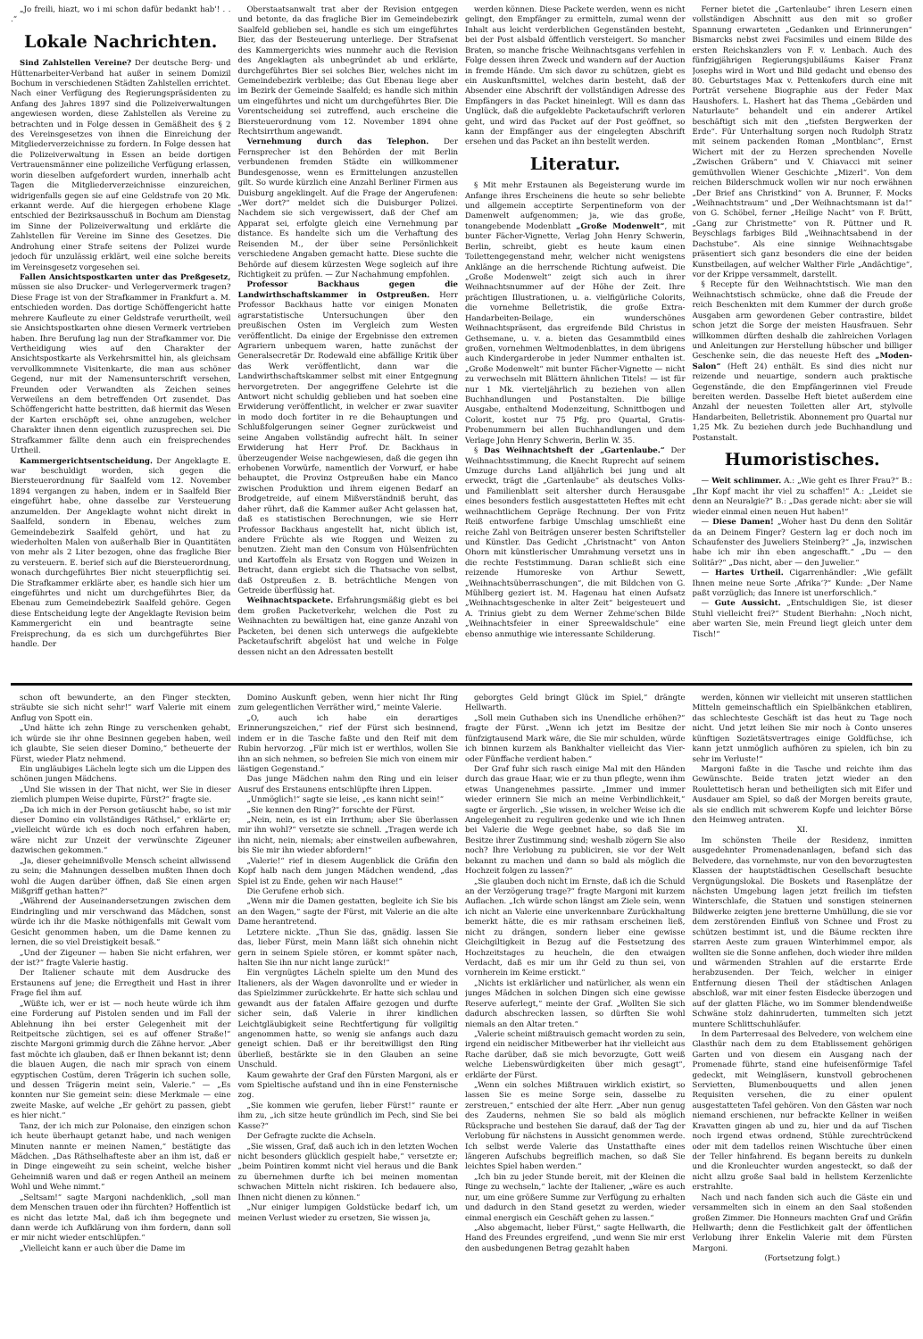„Jo freili, hiazt, wo i mi schon dafür bedankt hab'! . . .“
Lokale Nachrichten.
Sind Zahlstellen Vereine? Der deutsche Berg- und Hüttenarbeiter-Verband hat außer in seinem Domizil Bochum in verschiedenen Städten Zahlstellen errichtet. Nach einer Verfügung des Regierungspräsidenten zu Anfang des Jahres 1897 sind die Polizeiverwaltungen angewiesen worden, diese Zahlstellen als Vereine zu betrachten und in Folge dessen in Gemäßheit des § 2 des Vereinsgesetzes von ihnen die Einreichung der Mitgliederverzeichnisse zu fordern. In Folge dessen hat die Polizeiverwaltung in Essen an beide dortigen Vertrauensmänner eine polizeiliche Verfügung erlassen, worin dieselben aufgefordert wurden, innerhalb acht Tagen die Mitgliederverzeichnisse einzureichen, widrigenfalls gegen sie auf eine Geldstrafe von 20 Mk. erkannt werde. Auf die hiergegen erhobene Klage entschied der Bezirksausschuß in Bochum am Dienstag im Sinne der Polizeiverwaltung und erklärte die Zahlstellen für Vereine im Sinne des Gesetzes. Die Androhung einer Strafe seitens der Polizei wurde jedoch für unzulässig erklärt, weil eine solche bereits im Vereinsgesetz vorgesehen sei.
Fallen Ansichtspostkarten unter das Preßgesetz, müssen sie also Drucker- und Verlegervermerk tragen? Diese Frage ist von der Strafkammer in Frankfurt a. M. entschieden worden. Das dortige Schöffengericht hatte mehrere Kaufleute zu einer Geldstrafe verurtheilt, weil sie Ansichtspostkarten ohne diesen Vermerk vertrieben haben. Ihre Berufung lag nun der Strafkammer vor. Die Vertheidigung wies auf den Charakter der Ansichtspostkarte als Verkehrsmittel hin, als gleichsam vervollkommnete Visitenkarte, die man aus schöner Gegend, nur mit der Namensunterschrift versehen, Freunden oder Verwandten als Zeichen seines Verweilens an dem betreffenden Ort zusendet. Das Schöffengericht hatte bestritten, daß hiermit das Wesen der Karten erschöpft sei, ohne anzugeben, welcher Charakter ihnen denn eigentlich zuzusprechen sei. Die Strafkammer fällte denn auch ein freisprechendes Urtheil.
Kammergerichtsentscheidung. Der Angeklagte E. war beschuldigt worden, sich gegen die Biersteuerordnung für Saalfeld vom 12. November 1894 vergangen zu haben, indem er in Saalfeld Bier eingeführt habe, ohne dasselbe zur Versteuerung anzumelden. Der Angeklagte wohnt nicht direkt in Saalfeld, sondern in Ebenau, welches zum Gemeindebezirk Saalfeld gehört, und hat zu wiederholten Malen von außerhalb Bier in Quantitäten von mehr als 2 Liter bezogen, ohne das fragliche Bier zu versteuern. E. berief sich auf die Biersteuerordnung, wonach durchgeführtes Bier nicht steuerpflichtig sei. Die Strafkammer erklärte aber, es handle sich hier um eingeführtes und nicht um durchgeführtes Bier, da Ebenau zum Gemeindebezirk Saalfeld gehöre. Gegen diese Entscheidung legte der Angeklagte Revision beim Kammergericht ein und beantragte seine Freisprechung, da es sich um durchgeführtes Bier handle. Der
Oberstaatsanwalt trat aber der Revision entgegen und betonte, da das fragliche Bier im Gemeindebezirk Saalfeld geblieben sei, handle es sich um eingeführtes Bier, das der Besteuerung unterliege. Der Strafsenat des Kammergerichts wies nunmehr auch die Revision des Angeklagten als unbegründet ab und erklärte, durchgeführtes Bier sei solches Bier, welches nicht im Gemeindebezirk verbleibe; das Gut Ebenau liege aber im Bezirk der Gemeinde Saalfeld; es handle sich mithin um eingeführtes und nicht um durchgeführtes Bier. Die Vorentscheidung sei zutreffend, auch erscheine die Biersteuerordnung vom 12. November 1894 ohne Rechtsirrthum angewandt.
Vernehmung durch das Telephon. Der Fernsprecher ist den Behörden der mit Berlin verbundenen fremden Städte ein willkommener Bundesgenosse, wenn es Ermittelungen anzustellen gilt. So wurde kürzlich eine Anzahl Berliner Firmen aus Duisburg angeklingelt. Auf die Frage der Angerufenen: „Wer dort?“ meldet sich die Duisburger Polizei. Nachdem sie sich vergewissert, daß der Chef am Apparat sei, erfolgte gleich eine Vernehmung par distance. Es handelte sich um die Verhaftung des Reisenden M., der über seine Persönlichkeit verschiedene Angaben gemacht hatte. Diese suchte die Behörde auf diesem kürzesten Wege sogleich auf ihre Richtigkeit zu prüfen. — Zur Nachahmung empfohlen.
Professor Backhaus gegen die Landwirthschaftskammer in Ostpreußen. Herr Professor Backhaus hatte vor einigen Monaten agrarstatistische Untersuchungen über den preußischen Osten im Vergleich zum Westen veröffentlicht. Da einige der Ergebnisse den extremen Agrariern unbequem waren, hatte zunächst der Generalsecretär Dr. Rodewald eine abfällige Kritik über das Werk veröffentlicht, dann war die Landwirthschaftskammer selbst mit einer Entgegnung hervorgetreten. Der angegriffene Gelehrte ist die Antwort nicht schuldig geblieben und hat soeben eine Erwiderung veröffentlicht, in welcher er zwar suaviter in modo doch fortiter in re die Behauptungen und Schlußfolgerungen seiner Gegner zurückweist und seine Angaben vollständig aufrecht hält. In seiner Erwiderung hat Herr Prof. Dr. Backhaus in überzeugender Weise nachgewiesen, daß die gegen ihn erhobenen Vorwürfe, namentlich der Vorwurf, er habe behauptet, die Provinz Ostpreußen habe ein Manco zwischen Produktion und ihrem eigenen Bedarf an Brodgetreide, auf einem Mißverständniß beruht, das daher rührt, daß die Kammer außer Acht gelassen hat, daß es statistischen Berechnungen, wie sie Herr Professor Backhaus angestellt hat, nicht üblich ist, andere Früchte als wie Roggen und Weizen zu benutzen. Zieht man den Consum von Hülsenfrüchten und Kartoffeln als Ersatz von Roggen und Weizen in Betracht, dann ergiebt sich die Thatsache von selbst, daß Ostpreußen z. B. beträchtliche Mengen von Getreide überflüssig hat.
Weihnachtspackete. Erfahrungsmäßig giebt es bei dem großen Packetverkehr, welchen die Post zu Weihnachten zu bewältigen hat, eine ganze Anzahl von Packeten, bei denen sich unterwegs die aufgeklebte Packetaufschrift abgelöst hat und welche in Folge dessen nicht an den Adressaten bestellt
werden können. Diese Packete werden, wenn es nicht gelingt, den Empfänger zu ermitteln, zumal wenn der Inhalt aus leicht verderblichen Gegenständen besteht, bei der Post alsbald öffentlich versteigert. So mancher Braten, so manche frische Weihnachtsgans verfehlen in Folge dessen ihren Zweck und wandern auf der Auction in fremde Hände. Um sich davor zu schützen, giebt es ein Auskunftsmittel, welches darin besteht, daß der Absender eine Abschrift der vollständigen Adresse des Empfängers in das Packet hineinlegt. Will es dann das Unglück, daß die aufgeklebte Packetaufschrift verloren geht, und wird das Packet auf der Post geöffnet, so kann der Empfänger aus der eingelegten Abschrift ersehen und das Packet an ihn bestellt werden.
Literatur.
§ Mit mehr Erstaunen als Begeisterung wurde im Anfange ihres Erscheinens die heute so sehr beliebte und allgemein acceptirte Serpentineform von der Damenwelt aufgenommen; ja, wie das große, tonangebende Modenblatt „Große Modenwelt“, mit bunter Fächer-Vignette, Verlag John Henry Schwerin, Berlin, schreibt, giebt es heute kaum einen Toilettengegenstand mehr, welcher nicht wenigstens Anklänge an die herrschende Richtung aufweist. Die „Große Modenwelt“ zeigt sich auch in ihrer Weihnachtsnummer auf der Höhe der Zeit. Ihre prächtigen Illustrationen, u. a. vielfigürliche Colorits, die vornehme Belletristik, die große Extra-Handarbeiten-Beilage, ein wunderschönes Weihnachtspräsent, das ergreifende Bild Christus in Gethsemane, u. v. a. bieten das Gesammtbild eines großen, vornehmen Weltmodenblattes, in dem übrigens auch Kindergarderobe in jeder Nummer enthalten ist. „Große Modenwelt“ mit bunter Fächer-Vignette — nicht zu verwechseln mit Blättern ähnlichen Titels! — ist für nur 1 Mk. vierteljährlich zu beziehen von allen Buchhandlungen und Postanstalten. Die billige Ausgabe, enthaltend Modenzeitung, Schnittbogen und Colorit, kostet nur 75 Pfg. pro Quartal, Gratis-Probenummern bei allen Buchhandlungen und dem Verlage John Henry Schwerin, Berlin W. 35.
§ Das Weihnachtsheft der „Gartenlaube.“ Der Weihnachtsstimmung, die Knecht Ruprecht auf seinem Umzuge durchs Land alljährlich bei jung und alt erweckt, trägt die „Gartenlaube“ als deutsches Volks- und Familienblatt seit altersher durch Herausgabe eines besonders festlich ausgestatteten Heftes mit echt weihnachtlichem Gepräge Rechnung. Der von Fritz Reiß entworfene farbige Umschlag umschließt eine reiche Zahl von Beiträgen unserer besten Schriftsteller und Künstler. Das Gedicht „Christnacht“ von Anton Ohorn mit künstlerischer Umrahmung versetzt uns in die rechte Feststimmung. Daran schließt sich eine reizende Humoreske von Arthur Sewett, „Weihnachtsüberraschungen“, die mit Bildchen von G. Mühlberg geziert ist. M. Hagenau hat einen Aufsatz „Weihnachtsgeschenke in alter Zeit“ beigesteuert und A. Trinius giebt zu dem Werner Zehme'schen Bilde „Weihnachtsfeier in einer Spreewaldschule“ eine ebenso anmuthige wie interessante Schilderung.
Ferner bietet die „Gartenlaube“ ihren Lesern einen vollständigen Abschnitt aus den mit so großer Spannung erwarteten „Gedanken und Erinnerungen“ Bismarcks nebst zwei Facsimiles und einem Bilde des ersten Reichskanzlers von F. v. Lenbach. Auch des fünfzigjährigen Regierungsjubiläums Kaiser Franz Josephs wird in Wort und Bild gedacht und ebenso des 80. Geburtstages Max v. Pettenkofers durch eine mit Porträt versehene Biographie aus der Feder Max Haushofers. L. Hashert hat das Thema „Gebärden und Naturlaute“ behandelt und ein anderer Artikel beschäftigt sich mit den „tiefsten Bergwerken der Erde“. Für Unterhaltung sorgen noch Rudolph Stratz mit seinem packenden Roman „Montblanc“, Ernst Wichert mit der zu Herzen sprechenden Novelle „Zwischen Gräbern“ und V. Chiavacci mit seiner gemüthvollen Wiener Geschichte „Mizerl“. Von dem reichen Bilderschmuck wollen wir nur noch erwähnen „Der Brief ans Christkind“ von A. Brunner, F. Mocks „Weihnachtstraum“ und „Der Weihnachtsmann ist da!“ von G. Schöbel, ferner „Heilige Nacht“ von F. Brütt, „Gang zur Christmette“ von R. Püttner und R. Beyschlags farbiges Bild „Weihnachtsabend in der Dachstube“. Als eine sinnige Weihnachtsgabe präsentiert sich ganz besonders die eine der beiden Kunstbeilagen, auf welcher Walther Firle „Andächtige“, vor der Krippe versammelt, darstellt.
§ Recepte für den Weihnachtstisch. Wie man den Weihnachtstisch schmücke, ohne daß die Freude der reich Beschenkten mit dem Kummer der durch große Ausgaben arm gewordenen Geber contrastire, bildet schon jetzt die Sorge der meisten Hausfrauen. Sehr willkommen dürften deshalb die zahlreichen Vorlagen und Anleitungen zur Herstellung hübscher und billiger Geschenke sein, die das neueste Heft des „Moden-Salon“ (Heft 24) enthält. Es sind dies nicht nur reizende und neuartige, sondern auch praktische Gegenstände, die den Empfängerinnen viel Freude bereiten werden. Dasselbe Heft bietet außerdem eine Anzahl der neuesten Toiletten aller Art, stylvolle Handarbeiten, Belletristik. Abonnement pro Quartal nur 1,25 Mk. Zu beziehen durch jede Buchhandlung und Postanstalt.
Humoristisches.
— Weit schlimmer. A.: „Wie geht es Ihrer Frau?“ B.: „Ihr Kopf macht ihr viel zu schaffen!“ A.: „Leidet sie denn an Neuralgie?“ B.: „Das gerade nicht: aber sie will wieder einmal einen neuen Hut haben!“
— Diese Damen! „Woher hast Du denn den Solitär da an Deinem Finger? Gestern lag er doch noch im Schaufenster des Juweliers Steinberg?“ „Ja, inzwischen habe ich mir ihn eben angeschafft.“ „Du — den Solitär?“ „Das nicht, aber — den Juwelier.“
— Hartes Urtheil. Cigarrenhändler: „Wie gefällt Ihnen meine neue Sorte ‚Afrika‘?“ Kunde: „Der Name paßt vorzüglich; das Innere ist unerforschlich.“
— Gute Aussicht. „Entschuldigen Sie, ist dieser Stuhl vielleicht frei?“ Student Bierhahn: „Noch nicht, aber warten Sie, mein Freund liegt gleich unter dem Tisch!“
schon oft bewunderte, an den Finger steckten, sträubte sie sich nicht sehr!“ warf Valerie mit einem Anflug von Spott ein.
„Und hätte ich zehn Ringe zu verschenken gehabt, ich würde sie ihr ohne Besinnen gegeben haben, weil ich glaubte, Sie seien dieser Domino,“ betheuerte der Fürst, wieder Platz nehmend.
Ein ungläubiges Lächeln legte sich um die Lippen des schönen jungen Mädchens.
„Und Sie wissen in der That nicht, wer Sie in dieser ziemlich plumpen Weise dupirte, Fürst?“ fragte sie.
„Da ich mich in der Person getäuscht habe, so ist mir dieser Domino ein vollständiges Räthsel,“ erklärte er; „vielleicht würde ich es doch noch erfahren haben, wäre nicht zur Unzeit der verwünschte Zigeuner dazwischen gekommen.“
„Ja, dieser geheimnißvolle Mensch scheint allwissend zu sein; die Mahnungen desselben mußten Ihnen doch wohl die Augen darüber öffnen, daß Sie einen argen Mißgriff gethan hatten?“
„Während der Auseinandersetzungen zwischen dem Eindringling und mir verschwand das Mädchen, sonst würde ich ihr die Maske nöthigenfalls mit Gewalt vom Gesicht genommen haben, um die Dame kennen zu lernen, die so viel Dreistigkeit besaß.“
„Und der Zigeuner — haben Sie nicht erfahren, wer der ist?“ fragte Valerie hastig.
Der Italiener schaute mit dem Ausdrucke des Erstaunens auf jene; die Erregtheit und Hast in ihrer Frage fiel ihm auf.
„Wüßte ich, wer er ist — noch heute würde ich ihm eine Forderung auf Pistolen senden und im Fall der Ablehnung ihn bei erster Gelegenheit mit der Reitpeitsche züchtigen, sei es auf offener Straße!“ zischte Margoni grimmig durch die Zähne hervor. „Aber fast möchte ich glauben, daß er Ihnen bekannt ist; denn die blauen Augen, die nach mir sprach von einem egyptischen Costüm, deren Trägerin ich suchen solle, und dessen Trägerin meint sein, Valerie.“ — „Es konnten nur Sie gemeint sein: diese Merkmale — eine zweite Maske, auf welche „Er gehört zu passen, giebt es hier nicht.“
Tanz, der ich mich zur Polonaise, den einzigen schon ich heute überhaupt getanzt habe, und nach wenigen Minuten nannte er meinen Namen,“ bestätigte das Mädchen. „Das Räthselhafteste aber an ihm ist, daß er in Dinge eingeweiht zu sein scheint, welche bisher Geheimniß waren und daß er regen Antheil an meinem Wohl und Wehe nimmt.“
„Seltsam!“ sagte Margoni nachdenklich, „soll man dem Menschen trauen oder ihn fürchten? Hoffentlich ist es nicht das letzte Mal, daß ich ihm begegnete und dann werde ich Aufklärung von ihm fordern, dann soll er mir nicht wieder entschlüpfen.“
„Vielleicht kann er auch über die Dame im
Domino Auskunft geben, wenn hier nicht Ihr Ring zum gelegentlichen Verräther wird,“ meinte Valerie.
„O, auch ich habe ein derartiges Erinnerungszeichen,“ rief der Fürst sich besinnend, indem er in die Tasche faßte und den Reif mit dem Rubin hervorzog. „Für mich ist er werthlos, wollen Sie ihn an sich nehmen, so befreien Sie mich von einem mir lästigen Gegenstand.“
Das junge Mädchen nahm den Ring und ein leiser Ausruf des Erstaunens entschlüpfte ihren Lippen.
„Unmöglich!“ sagte sie leise, „es kann nicht sein!“
„Sie kennen den Ring?“ forschte der Fürst.
„Nein, nein, es ist ein Irrthum; aber Sie überlassen mir ihn wohl?“ versetzte sie schnell. „Tragen werde ich ihn nicht, nein, niemals; aber einstweilen aufbewahren, bis Sie mir ihn wieder abfordern!“
„Valerie!“ rief in diesem Augenblick die Gräfin den Kopf halb nach dem jungen Mädchen wendend, „das Spiel ist zu Ende, gehen wir nach Hause!“
Die Gerufene erhob sich.
„Wenn mir die Damen gestatten, begleite ich Sie bis an den Wagen,“ sagte der Fürst, mit Valerie an die alte Dame herantretend.
Letztere nickte. „Thun Sie das, gnädig. lassen Sie das, lieber Fürst, mein Mann läßt sich ohnehin nicht gern in seinem Spiele stören, er kommt später nach, halten Sie ihn nur nicht lange zurück!“
Ein vergnügtes Lächeln spielte um den Mund des Italieners, als der Wagen davonrollte und er wieder in das Spielzimmer zurückkehrte. Er hatte sich schlau und gewandt aus der fatalen Affaire gezogen und durfte sicher sein, daß Valerie in ihrer kindlichen Leichtgläubigkeit seine Rechtfertigung für vollgiltig angenommen hatte, so wenig sie anfangs auch dazu geneigt schien. Daß er ihr bereitwilligst den Ring überließ, bestärkte sie in den Glauben an seine Unschuld.
Kaum gewahrte der Graf den Fürsten Margoni, als er vom Spieltische aufstand und ihn in eine Fensternische zog.
„Sie kommen wie gerufen, lieber Fürst!“ raunte er ihm zu, „ich sitze heute gründlich im Pech, sind Sie bei Kasse?“
Der Gefragte zuckte die Achseln.
„Sie wissen, Graf, daß auch ich in den letzten Wochen nicht besonders glücklich gespielt habe,“ versetzte er; „beim Pointiren kommt nicht viel heraus und die Bank zu übernehmen durfte ich bei meinen momentan schwachen Mitteln nicht riskiren. Ich bedauere also, Ihnen nicht dienen zu können.“
„Nur einiger lumpigen Goldstücke bedarf ich, um meinen Verlust wieder zu ersetzen, Sie wissen ja,
geborgtes Geld bringt Glück im Spiel,“ drängte Hellwarth.
„Soll mein Guthaben sich ins Unendliche erhöhen?“ fragte der Fürst. „Wenn ich jetzt im Besitze der fünfzigtausend Mark wäre, die Sie mir schulden, würde ich binnen kurzem als Bankhalter vielleicht das Vier- oder Fünffache verdient haben.“
Der Graf fuhr sich rasch einige Mal mit den Händen durch das graue Haar, wie er zu thun pflegte, wenn ihm etwas Unangenehmes passirte. „Immer und immer wieder erinnern Sie mich an meine Verbindlichkeit,“ sagte er ärgerlich. „Sie wissen, in welcher Weise ich die Angelegenheit zu reguliren gedenke und wie ich Ihnen bei Valerie die Wege geebnet habe, so daß Sie im Besitze ihrer Zustimmung sind; weshalb zögern Sie also noch? Ihre Verlobung zu publiciren, sie vor der Welt bekannt zu machen und dann so bald als möglich die Hochzeit folgen zu lassen?“
„Sie glauben doch nicht im Ernste, daß ich die Schuld an der Verzögerung trage?“ fragte Margoni mit kurzem Auflachen. „Ich würde schon längst am Ziele sein, wenn ich nicht an Valerie eine unverkennbare Zurückhaltung bemerkt hätte, die es mir rathsam erscheinen ließ, nicht zu drängen, sondern lieber eine gewisse Gleichgiltigkeit in Bezug auf die Festsetzung des Hochzeitstages zu heucheln, die den etwaigen Verdacht, daß es mir um ihr Geld zu thun sei, von vornherein im Keime erstickt.“
„Nichts ist erklärlicher und natürlicher, als wenn ein junges Mädchen in solchen Dingen sich eine gewisse Reserve auferlegt,“ meinte der Graf. „Wollten Sie sich dadurch abschrecken lassen, so dürften Sie wohl niemals an den Altar treten.“
„Valerie scheint mißtrauisch gemacht worden zu sein, irgend ein neidischer Mitbewerber hat ihr vielleicht aus Rache darüber, daß sie mich bevorzugte, Gott weiß welche Liebenswürdigkeiten über mich gesagt“, erklärte der Fürst.
„Wenn ein solches Mißtrauen wirklich existirt, so lassen Sie es meine Sorge sein, dasselbe zu zerstreuen,“ entschied der alte Herr. „Aber nun genug des Zauderns, nehmen Sie so bald als möglich Rücksprache und bestehen Sie darauf, daß der Tag der Verlobung für nächstens in Aussicht genommen werde. Ich selbst werde Valerie das Unstatthafte eines längeren Aufschubs begreiflich machen, so daß Sie leichtes Spiel haben werden.“
„Ich bin zu jeder Stunde bereit, mit der Kleinen die Ringe zu wechseln,“ lachte der Italiener, „wäre es auch nur, um eine größere Summe zur Verfügung zu erhalten und dadurch in den Stand gesetzt zu werden, wieder einmal energisch ein Geschäft gehen zu lassen.“
„Also abgemacht, lieber Fürst,“ sagte Hellwarth, die Hand des Freundes ergreifend, „und wenn Sie mir erst den ausbedungenen Betrag gezahlt haben
werden, können wir vielleicht mit unseren stattlichen Mitteln gemeinschaftlich ein Spielbänkchen etabliren, das schlechteste Geschäft ist das heut zu Tage noch nicht. Und jetzt leihen Sie mir noch à Conto unseres künftigen Sozietätsvertrages einige Goldfüchse, ich kann jetzt unmöglich aufhören zu spielen, ich bin zu sehr im Verluste!“
Margoni faßte in die Tasche und reichte ihm das Gewünschte. Beide traten jetzt wieder an den Roulettetisch heran und betheiligten sich mit Eifer und Ausdauer am Spiel, so daß der Morgen bereits graute, als sie endlich mit schwerem Kopfe und leichter Börse den Heimweg antraten.
XI.
Im schönsten Theile der Residenz, inmitten ausgedehnter Promenadenanlagen, befand sich das Belvedere, das vornehmste, nur von den bevorzugtesten Klassen der hauptstädtischen Gesellschaft besuchte Vergnügungslokal. Die Boskets und Rasenplätze der nächsten Umgebung lagen jetzt freilich im tiefsten Winterschlafe, die Statuen und sonstigen steinernen Bildwerke zeigten jene bretterne Umhüllung, die sie vor dem zerstörenden Einfluß von Schnee und Frost zu schützen bestimmt ist, und die Bäume reckten ihre starren Aeste zum grauen Winterhimmel empor, als wollten sie die Sonne anflehen, doch wieder ihre milden und wärmenden Strahlen auf die erstarrte Erde herabzusenden. Der Teich, welcher in einiger Entfernung diesen Theil der städtischen Anlagen abschloß, war mit einer festen Eisdecke überzogen und auf der glatten Fläche, wo im Sommer blendendweiße Schwäne stolz dahinruderten, tummelten sich jetzt muntere Schlittschuhläufer.
In dem Parterresaal des Belvedere, von welchem eine Glasthür nach dem zu dem Etablissement gehörigen Garten und von diesem ein Ausgang nach der Promenade führte, stand eine hufeisenförmige Tafel gedeckt, mit Weingläsern, kunstvoll gebrochenen Servietten, Blumenbouquetts und allen jenen Requisiten versehen, die zu einer opulent ausgestatteten Tafel gehören. Von den Gästen war noch niemand erschienen, nur befrackte Kellner in weißen Kravatten gingen ab und zu, hier und da auf Tischen noch irgend etwas ordnend, Stühle zurechtrückend oder mit dem tadellos reinen Wischtuche über einen der Teller hinfahrend. Es begann bereits zu dunkeln und die Kronleuchter wurden angesteckt, so daß der nicht allzu große Saal bald in hellstem Kerzenlichte erstrahlte.
Nach und nach fanden sich auch die Gäste ein und versammelten sich in einem an den Saal stoßenden großen Zimmer. Die Honneurs machten Graf und Gräfin Hellwarth; denn die Festlichkeit galt der öffentlichen Verlobung ihrer Enkelin Valerie mit dem Fürsten Margoni.
(Fortsetzung folgt.)